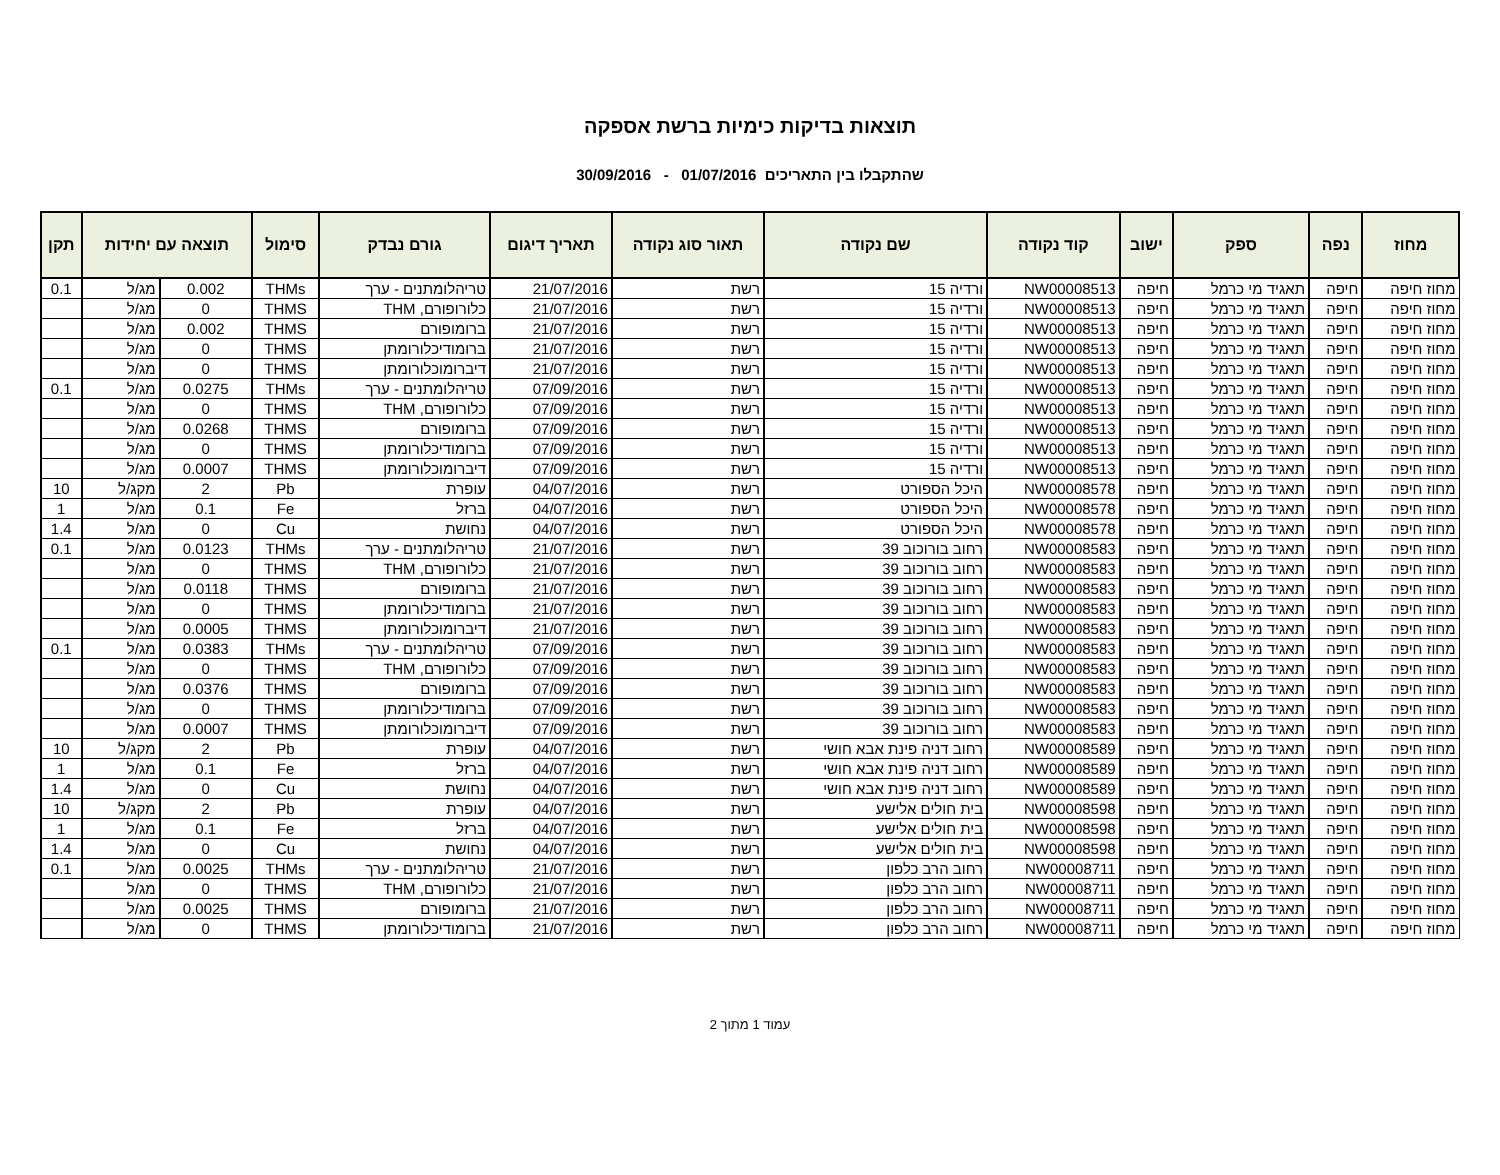תוצאות בדיקות כימיות ברשת אספקה
שהתקבלו בין התאריכים 01/07/2016 - 30/09/2016
| מחוז | נפה | ספק | ישוב | קוד נקודה | שם נקודה | תאור סוג נקודה | תאריך דיגום | גורם נבדק | סימול | תוצאה עם יחידות | | תקן |
| --- | --- | --- | --- | --- | --- | --- | --- | --- | --- | --- | --- | --- |
| מחוז חיפה | חיפה | תאגיד מי כרמל | חיפה | NW00008513 | ורדיה 15 | רשת | 21/07/2016 | טריהלומתנים - ערך | THMs | 0.002 | מג/ל | 0.1 |
| מחוז חיפה | חיפה | תאגיד מי כרמל | חיפה | NW00008513 | ורדיה 15 | רשת | 21/07/2016 | כלורופורם, THM | THMS | 0 | מג/ל | |
| מחוז חיפה | חיפה | תאגיד מי כרמל | חיפה | NW00008513 | ורדיה 15 | רשת | 21/07/2016 | ברומופורם | THMS | 0.002 | מג/ל | |
| מחוז חיפה | חיפה | תאגיד מי כרמל | חיפה | NW00008513 | ורדיה 15 | רשת | 21/07/2016 | ברומודיכלורומתן | THMS | 0 | מג/ל | |
| מחוז חיפה | חיפה | תאגיד מי כרמל | חיפה | NW00008513 | ורדיה 15 | רשת | 21/07/2016 | דיברומוכלורומתן | THMS | 0 | מג/ל | |
| מחוז חיפה | חיפה | תאגיד מי כרמל | חיפה | NW00008513 | ורדיה 15 | רשת | 07/09/2016 | טריהלומתנים - ערך | THMs | 0.0275 | מג/ל | 0.1 |
| מחוז חיפה | חיפה | תאגיד מי כרמל | חיפה | NW00008513 | ורדיה 15 | רשת | 07/09/2016 | כלורופורם, THM | THMS | 0 | מג/ל | |
| מחוז חיפה | חיפה | תאגיד מי כרמל | חיפה | NW00008513 | ורדיה 15 | רשת | 07/09/2016 | ברומופורם | THMS | 0.0268 | מג/ל | |
| מחוז חיפה | חיפה | תאגיד מי כרמל | חיפה | NW00008513 | ורדיה 15 | רשת | 07/09/2016 | ברומודיכלורומתן | THMS | 0 | מג/ל | |
| מחוז חיפה | חיפה | תאגיד מי כרמל | חיפה | NW00008513 | ורדיה 15 | רשת | 07/09/2016 | דיברומוכלורומתן | THMS | 0.0007 | מג/ל | |
| מחוז חיפה | חיפה | תאגיד מי כרמל | חיפה | NW00008578 | היכל הספורט | רשת | 04/07/2016 | עופרת | Pb | 2 | מקג/ל | 10 |
| מחוז חיפה | חיפה | תאגיד מי כרמל | חיפה | NW00008578 | היכל הספורט | רשת | 04/07/2016 | ברזל | Fe | 0.1 | מג/ל | 1 |
| מחוז חיפה | חיפה | תאגיד מי כרמל | חיפה | NW00008578 | היכל הספורט | רשת | 04/07/2016 | נחושת | Cu | 0 | מג/ל | 1.4 |
| מחוז חיפה | חיפה | תאגיד מי כרמל | חיפה | NW00008583 | רחוב בורוכוב 39 | רשת | 21/07/2016 | טריהלומתנים - ערך | THMs | 0.0123 | מג/ל | 0.1 |
| מחוז חיפה | חיפה | תאגיד מי כרמל | חיפה | NW00008583 | רחוב בורוכוב 39 | רשת | 21/07/2016 | כלורופורם, THM | THMS | 0 | מג/ל | |
| מחוז חיפה | חיפה | תאגיד מי כרמל | חיפה | NW00008583 | רחוב בורוכוב 39 | רשת | 21/07/2016 | ברומופורם | THMS | 0.0118 | מג/ל | |
| מחוז חיפה | חיפה | תאגיד מי כרמל | חיפה | NW00008583 | רחוב בורוכוב 39 | רשת | 21/07/2016 | ברומודיכלורומתן | THMS | 0 | מג/ל | |
| מחוז חיפה | חיפה | תאגיד מי כרמל | חיפה | NW00008583 | רחוב בורוכוב 39 | רשת | 21/07/2016 | דיברומוכלורומתן | THMS | 0.0005 | מג/ל | |
| מחוז חיפה | חיפה | תאגיד מי כרמל | חיפה | NW00008583 | רחוב בורוכוב 39 | רשת | 07/09/2016 | טריהלומתנים - ערך | THMs | 0.0383 | מג/ל | 0.1 |
| מחוז חיפה | חיפה | תאגיד מי כרמל | חיפה | NW00008583 | רחוב בורוכוב 39 | רשת | 07/09/2016 | כלורופורם, THM | THMS | 0 | מג/ל | |
| מחוז חיפה | חיפה | תאגיד מי כרמל | חיפה | NW00008583 | רחוב בורוכוב 39 | רשת | 07/09/2016 | ברומופורם | THMS | 0.0376 | מג/ל | |
| מחוז חיפה | חיפה | תאגיד מי כרמל | חיפה | NW00008583 | רחוב בורוכוב 39 | רשת | 07/09/2016 | ברומודיכלורומתן | THMS | 0 | מג/ל | |
| מחוז חיפה | חיפה | תאגיד מי כרמל | חיפה | NW00008583 | רחוב בורוכוב 39 | רשת | 07/09/2016 | דיברומוכלורומתן | THMS | 0.0007 | מג/ל | |
| מחוז חיפה | חיפה | תאגיד מי כרמל | חיפה | NW00008589 | רחוב דניה פינת אבא חושי | רשת | 04/07/2016 | עופרת | Pb | 2 | מקג/ל | 10 |
| מחוז חיפה | חיפה | תאגיד מי כרמל | חיפה | NW00008589 | רחוב דניה פינת אבא חושי | רשת | 04/07/2016 | ברזל | Fe | 0.1 | מג/ל | 1 |
| מחוז חיפה | חיפה | תאגיד מי כרמל | חיפה | NW00008589 | רחוב דניה פינת אבא חושי | רשת | 04/07/2016 | נחושת | Cu | 0 | מג/ל | 1.4 |
| מחוז חיפה | חיפה | תאגיד מי כרמל | חיפה | NW00008598 | בית חולים אלישע | רשת | 04/07/2016 | עופרת | Pb | 2 | מקג/ל | 10 |
| מחוז חיפה | חיפה | תאגיד מי כרמל | חיפה | NW00008598 | בית חולים אלישע | רשת | 04/07/2016 | ברזל | Fe | 0.1 | מג/ל | 1 |
| מחוז חיפה | חיפה | תאגיד מי כרמל | חיפה | NW00008598 | בית חולים אלישע | רשת | 04/07/2016 | נחושת | Cu | 0 | מג/ל | 1.4 |
| מחוז חיפה | חיפה | תאגיד מי כרמל | חיפה | NW00008711 | רחוב הרב כלפון | רשת | 21/07/2016 | טריהלומתנים - ערך | THMs | 0.0025 | מג/ל | 0.1 |
| מחוז חיפה | חיפה | תאגיד מי כרמל | חיפה | NW00008711 | רחוב הרב כלפון | רשת | 21/07/2016 | כלורופורם, THM | THMS | 0 | מג/ל | |
| מחוז חיפה | חיפה | תאגיד מי כרמל | חיפה | NW00008711 | רחוב הרב כלפון | רשת | 21/07/2016 | ברומופורם | THMS | 0.0025 | מג/ל | |
| מחוז חיפה | חיפה | תאגיד מי כרמל | חיפה | NW00008711 | רחוב הרב כלפון | רשת | 21/07/2016 | ברומודיכלורומתן | THMS | 0 | מג/ל | |
עמוד 1 מתוך 2